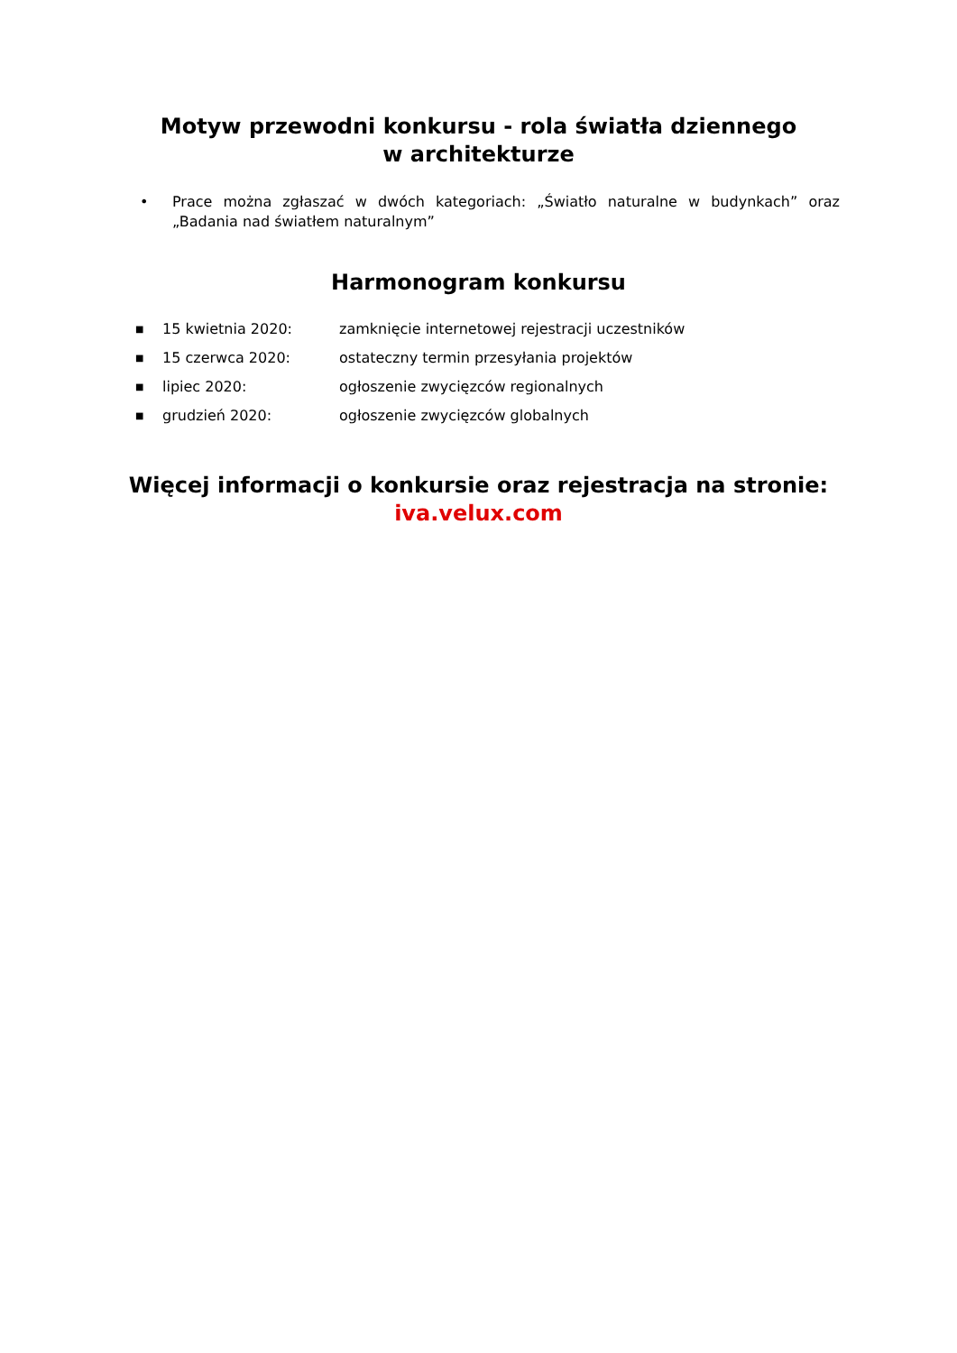Motyw przewodni konkursu - rola światła dziennego
w architekturze
• Prace można zgłaszać w dwóch kategoriach: „Światło naturalne w budynkach” oraz „Badania nad światłem naturalnym”
Harmonogram konkursu
■ 15 kwietnia 2020: zamknięcie internetowej rejestracji uczestników
■ 15 czerwca 2020: ostateczny termin przesyłania projektów
■ lipiec 2020: ogłoszenie zwycięzców regionalnych
■ grudzień 2020: ogłoszenie zwycięzców globalnych
Więcej informacji o konkursie oraz rejestracja na stronie:
iva.velux.com